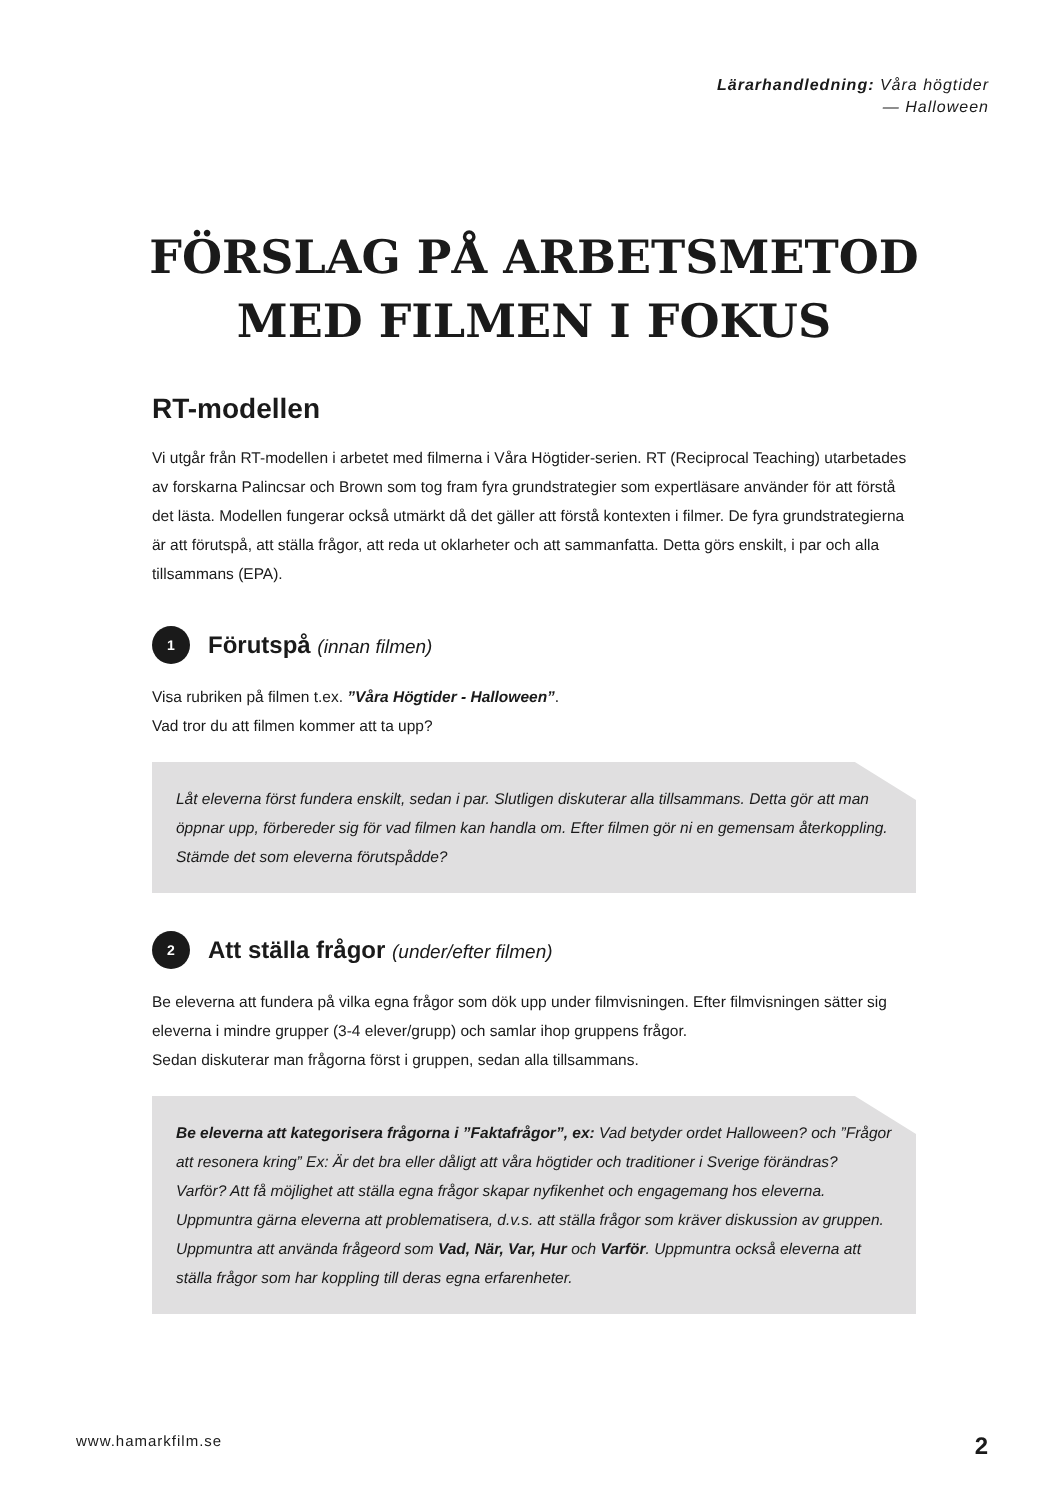Lärarhandledning: Våra högtider
— Halloween
FÖRSLAG PÅ ARBETSMETOD
MED FILMEN I FOKUS
RT-modellen
Vi utgår från RT-modellen i arbetet med filmerna i Våra Högtider-serien. RT (Reciprocal Teaching) utarbetades av forskarna Palincsar och Brown som tog fram fyra grundstrategier som expertläsare använder för att förstå det lästa. Modellen fungerar också utmärkt då det gäller att förstå kontexten i filmer. De fyra grundstrategierna är att förutspå, att ställa frågor, att reda ut oklarheter och att sammanfatta. Detta görs enskilt, i par och alla tillsammans (EPA).
1
Förutspå (innan filmen)
Visa rubriken på filmen t.ex. ”Våra Högtider - Halloween”.
Vad tror du att filmen kommer att ta upp?
Låt eleverna först fundera enskilt, sedan i par. Slutligen diskuterar alla tillsammans. Detta gör att man öppnar upp, förbereder sig för vad filmen kan handla om. Efter filmen gör ni en gemensam återkoppling. Stämde det som eleverna förutspådde?
2
Att ställa frågor (under/efter filmen)
Be eleverna att fundera på vilka egna frågor som dök upp under filmvisningen. Efter filmvisningen sätter sig eleverna i mindre grupper (3-4 elever/grupp) och samlar ihop gruppens frågor.
Sedan diskuterar man frågorna först i gruppen, sedan alla tillsammans.
Be eleverna att kategorisera frågorna i ”Faktafrågor”, ex: Vad betyder ordet Halloween? och ”Frågor att resonera kring” Ex: Är det bra eller dåligt att våra högtider och traditioner i Sverige förändras? Varför? Att få möjlighet att ställa egna frågor skapar nyfikenhet och engagemang hos eleverna. Uppmuntra gärna eleverna att problematisera, d.v.s. att ställa frågor som kräver diskussion av gruppen. Uppmuntra att använda frågeord som Vad, När, Var, Hur och Varför. Uppmuntra också eleverna att ställa frågor som har koppling till deras egna erfarenheter.
www.hamarkfilm.se 2